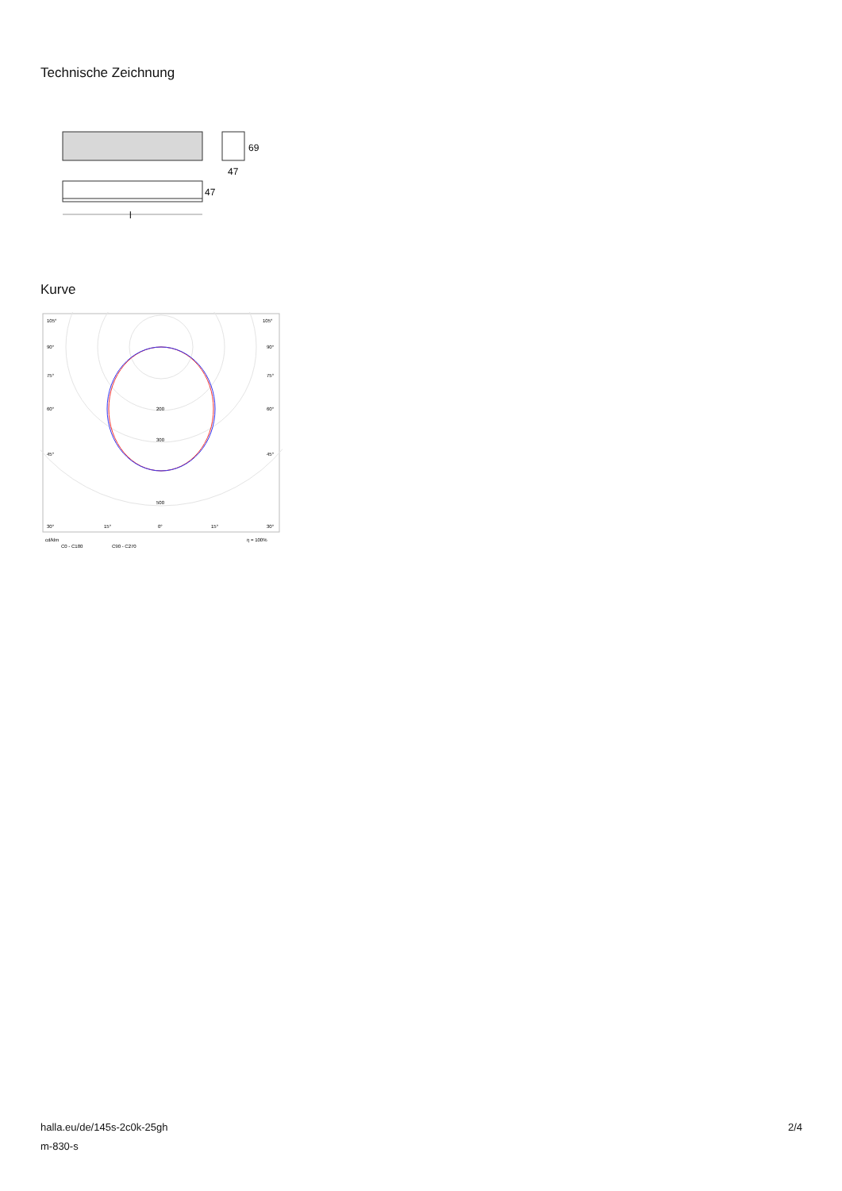Technische Zeichnung
69
47
47
l
Kurve
105°
105°
90°
90°
75°
75°
60°
60°
45°
45°
200
300
500
30°
15°
0°
15°
30°
cd/klm
η = 100%
C0 - C180
C90 - C270
halla.eu/de/145s-2c0k-25gh
m-830-s
2/4